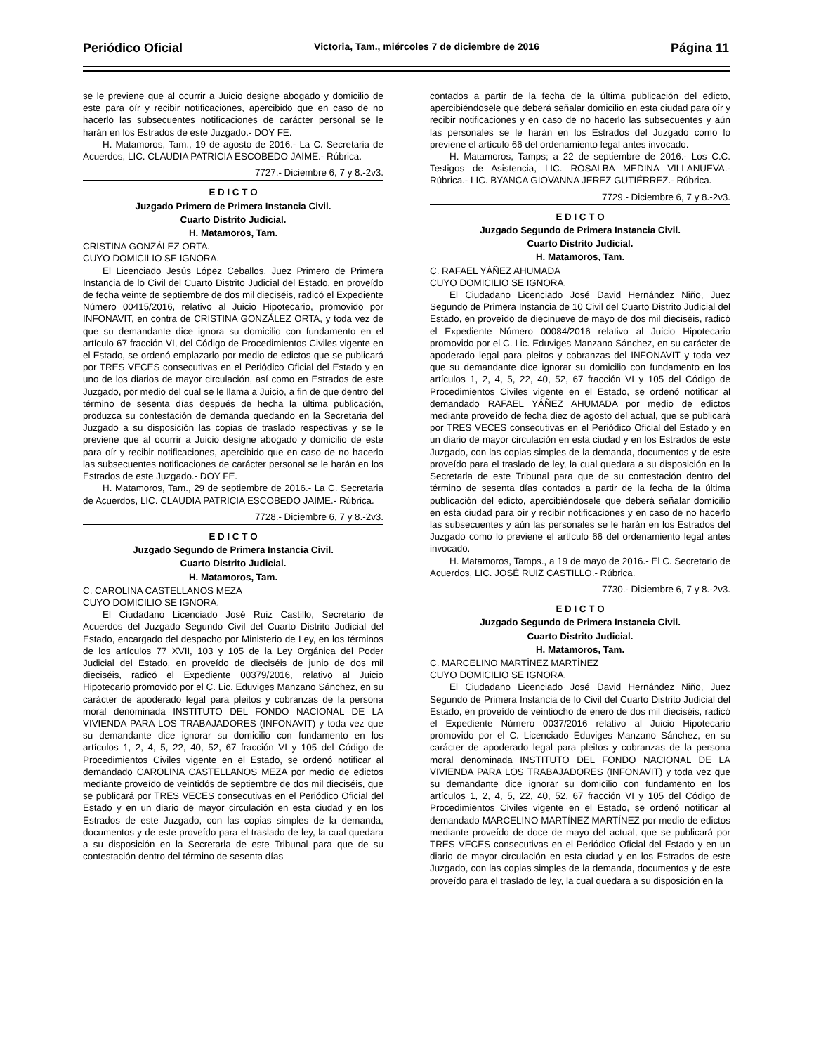Periódico Oficial Victoria, Tam., miércoles 7 de diciembre de 2016 Página 11
se le previene que al ocurrir a Juicio designe abogado y domicilio de este para oír y recibir notificaciones, apercibido que en caso de no hacerlo las subsecuentes notificaciones de carácter personal se le harán en los Estrados de este Juzgado.- DOY FE.
H. Matamoros, Tam., 19 de agosto de 2016.- La C. Secretaria de Acuerdos, LIC. CLAUDIA PATRICIA ESCOBEDO JAIME.- Rúbrica.
7727.- Diciembre 6, 7 y 8.-2v3.
E D I C T O
Juzgado Primero de Primera Instancia Civil.
Cuarto Distrito Judicial.
H. Matamoros, Tam.
CRISTINA GONZÁLEZ ORTA.
CUYO DOMICILIO SE IGNORA.
El Licenciado Jesús López Ceballos, Juez Primero de Primera Instancia de lo Civil del Cuarto Distrito Judicial del Estado, en proveído de fecha veinte de septiembre de dos mil dieciséis, radicó el Expediente Número 00415/2016, relativo al Juicio Hipotecario, promovido por INFONAVIT, en contra de CRISTINA GONZÁLEZ ORTA, y toda vez de que su demandante dice ignora su domicilio con fundamento en el artículo 67 fracción VI, del Código de Procedimientos Civiles vigente en el Estado, se ordenó emplazarlo por medio de edictos que se publicará por TRES VECES consecutivas en el Periódico Oficial del Estado y en uno de los diarios de mayor circulación, así como en Estrados de este Juzgado, por medio del cual se le llama a Juicio, a fin de que dentro del término de sesenta días después de hecha la última publicación, produzca su contestación de demanda quedando en la Secretaria del Juzgado a su disposición las copias de traslado respectivas y se le previene que al ocurrir a Juicio designe abogado y domicilio de este para oír y recibir notificaciones, apercibido que en caso de no hacerlo las subsecuentes notificaciones de carácter personal se le harán en los Estrados de este Juzgado.- DOY FE.
H. Matamoros, Tam., 29 de septiembre de 2016.- La C. Secretaria de Acuerdos, LIC. CLAUDIA PATRICIA ESCOBEDO JAIME.- Rúbrica.
7728.- Diciembre 6, 7 y 8.-2v3.
E D I C T O
Juzgado Segundo de Primera Instancia Civil.
Cuarto Distrito Judicial.
H. Matamoros, Tam.
C. CAROLINA CASTELLANOS MEZA
CUYO DOMICILIO SE IGNORA.
El Ciudadano Licenciado José Ruiz Castillo, Secretario de Acuerdos del Juzgado Segundo Civil del Cuarto Distrito Judicial del Estado, encargado del despacho por Ministerio de Ley, en los términos de los artículos 77 XVII, 103 y 105 de la Ley Orgánica del Poder Judicial del Estado, en proveído de dieciséis de junio de dos mil dieciséis, radicó el Expediente 00379/2016, relativo al Juicio Hipotecario promovido por el C. Lic. Eduviges Manzano Sánchez, en su carácter de apoderado legal para pleitos y cobranzas de la persona moral denominada INSTITUTO DEL FONDO NACIONAL DE LA VIVIENDA PARA LOS TRABAJADORES (INFONAVIT) y toda vez que su demandante dice ignorar su domicilio con fundamento en los artículos 1, 2, 4, 5, 22, 40, 52, 67 fracción VI y 105 del Código de Procedimientos Civiles vigente en el Estado, se ordenó notificar al demandado CAROLINA CASTELLANOS MEZA por medio de edictos mediante proveído de veintidós de septiembre de dos mil dieciséis, que se publicará por TRES VECES consecutivas en el Periódico Oficial del Estado y en un diario de mayor circulación en esta ciudad y en los Estrados de este Juzgado, con las copias simples de la demanda, documentos y de este proveído para el traslado de ley, la cual quedara a su disposición en la Secretarla de este Tribunal para que de su contestación dentro del término de sesenta días
contados a partir de la fecha de la última publicación del edicto, apercibiéndosele que deberá señalar domicilio en esta ciudad para oír y recibir notificaciones y en caso de no hacerlo las subsecuentes y aún las personales se le harán en los Estrados del Juzgado como lo previene el artículo 66 del ordenamiento legal antes invocado.
H. Matamoros, Tamps; a 22 de septiembre de 2016.- Los C.C. Testigos de Asistencia, LIC. ROSALBA MEDINA VILLANUEVA.- Rúbrica.- LIC. BYANCA GIOVANNA JEREZ GUTIÉRREZ.- Rúbrica.
7729.- Diciembre 6, 7 y 8.-2v3.
E D I C T O
Juzgado Segundo de Primera Instancia Civil.
Cuarto Distrito Judicial.
H. Matamoros, Tam.
C. RAFAEL YÁÑEZ AHUMADA
CUYO DOMICILIO SE IGNORA.
El Ciudadano Licenciado José David Hernández Niño, Juez Segundo de Primera Instancia de 10 Civil del Cuarto Distrito Judicial del Estado, en proveído de diecinueve de mayo de dos mil dieciséis, radicó el Expediente Número 00084/2016 relativo al Juicio Hipotecario promovido por el C. Lic. Eduviges Manzano Sánchez, en su carácter de apoderado legal para pleitos y cobranzas del INFONAVIT y toda vez que su demandante dice ignorar su domicilio con fundamento en los artículos 1, 2, 4, 5, 22, 40, 52, 67 fracción VI y 105 del Código de Procedimientos Civiles vigente en el Estado, se ordenó notificar al demandado RAFAEL YÁÑEZ AHUMADA por medio de edictos mediante proveído de fecha diez de agosto del actual, que se publicará por TRES VECES consecutivas en el Periódico Oficial del Estado y en un diario de mayor circulación en esta ciudad y en los Estrados de este Juzgado, con las copias simples de la demanda, documentos y de este proveído para el traslado de ley, la cual quedara a su disposición en la Secretarla de este Tribunal para que de su contestación dentro del término de sesenta días contados a partir de la fecha de la última publicación del edicto, apercibiéndosele que deberá señalar domicilio en esta ciudad para oír y recibir notificaciones y en caso de no hacerlo las subsecuentes y aún las personales se le harán en los Estrados del Juzgado como lo previene el artículo 66 del ordenamiento legal antes invocado.
H. Matamoros, Tamps., a 19 de mayo de 2016.- El C. Secretario de Acuerdos, LIC. JOSÉ RUIZ CASTILLO.- Rúbrica.
7730.- Diciembre 6, 7 y 8.-2v3.
E D I C T O
Juzgado Segundo de Primera Instancia Civil.
Cuarto Distrito Judicial.
H. Matamoros, Tam.
C. MARCELINO MARTÍNEZ MARTÍNEZ
CUYO DOMICILIO SE IGNORA.
El Ciudadano Licenciado José David Hernández Niño, Juez Segundo de Primera Instancia de lo Civil del Cuarto Distrito Judicial del Estado, en proveído de veintiocho de enero de dos mil dieciséis, radicó el Expediente Número 0037/2016 relativo al Juicio Hipotecario promovido por el C. Licenciado Eduviges Manzano Sánchez, en su carácter de apoderado legal para pleitos y cobranzas de la persona moral denominada INSTITUTO DEL FONDO NACIONAL DE LA VIVIENDA PARA LOS TRABAJADORES (INFONAVIT) y toda vez que su demandante dice ignorar su domicilio con fundamento en los artículos 1, 2, 4, 5, 22, 40, 52, 67 fracción VI y 105 del Código de Procedimientos Civiles vigente en el Estado, se ordenó notificar al demandado MARCELINO MARTÍNEZ MARTÍNEZ por medio de edictos mediante proveído de doce de mayo del actual, que se publicará por TRES VECES consecutivas en el Periódico Oficial del Estado y en un diario de mayor circulación en esta ciudad y en los Estrados de este Juzgado, con las copias simples de la demanda, documentos y de este proveído para el traslado de ley, la cual quedara a su disposición en la